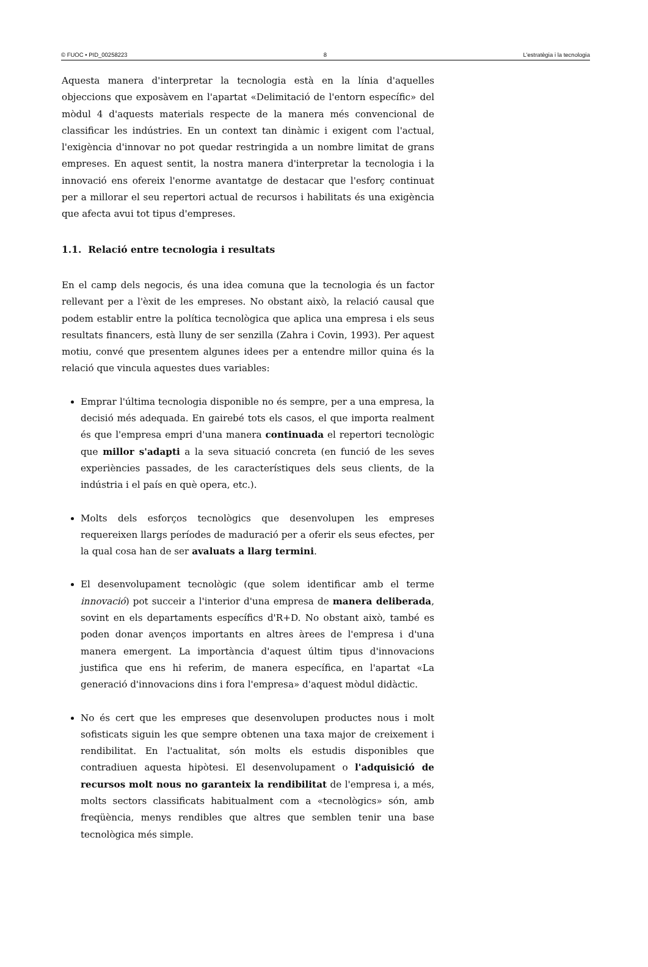© FUOC • PID_00258223 8 L'estratègia i la tecnologia
Aquesta manera d'interpretar la tecnologia està en la línia d'aquelles objeccions que exposàvem en l'apartat «Delimitació de l'entorn específic» del mòdul 4 d'aquests materials respecte de la manera més convencional de classificar les indústries. En un context tan dinàmic i exigent com l'actual, l'exigència d'innovar no pot quedar restringida a un nombre limitat de grans empreses. En aquest sentit, la nostra manera d'interpretar la tecnologia i la innovació ens ofereix l'enorme avantatge de destacar que l'esforç continuat per a millorar el seu repertori actual de recursos i habilitats és una exigència que afecta avui tot tipus d'empreses.
1.1. Relació entre tecnologia i resultats
En el camp dels negocis, és una idea comuna que la tecnologia és un factor rellevant per a l'èxit de les empreses. No obstant això, la relació causal que podem establir entre la política tecnològica que aplica una empresa i els seus resultats financers, està lluny de ser senzilla (Zahra i Covin, 1993). Per aquest motiu, convé que presentem algunes idees per a entendre millor quina és la relació que vincula aquestes dues variables:
Emprar l'última tecnologia disponible no és sempre, per a una empresa, la decisió més adequada. En gairebé tots els casos, el que importa realment és que l'empresa empri d'una manera continuada el repertori tecnològic que millor s'adapti a la seva situació concreta (en funció de les seves experiències passades, de les característiques dels seus clients, de la indústria i el país en què opera, etc.).
Molts dels esforços tecnològics que desenvolupen les empreses requereixen llargs períodes de maduració per a oferir els seus efectes, per la qual cosa han de ser avaluats a llarg termini.
El desenvolupament tecnològic (que solem identificar amb el terme innovació) pot succeir a l'interior d'una empresa de manera deliberada, sovint en els departaments específics d'R+D. No obstant això, també es poden donar avenços importants en altres àrees de l'empresa i d'una manera emergent. La importància d'aquest últim tipus d'innovacions justifica que ens hi referim, de manera específica, en l'apartat «La generació d'innovacions dins i fora l'empresa» d'aquest mòdul didàctic.
No és cert que les empreses que desenvolupen productes nous i molt sofisticats siguin les que sempre obtenen una taxa major de creixement i rendibilitat. En l'actualitat, són molts els estudis disponibles que contradiuen aquesta hipòtesi. El desenvolupament o l'adquisició de recursos molt nous no garanteix la rendibilitat de l'empresa i, a més, molts sectors classificats habitualment com a «tecnològics» són, amb freqüència, menys rendibles que altres que semblen tenir una base tecnològica més simple.